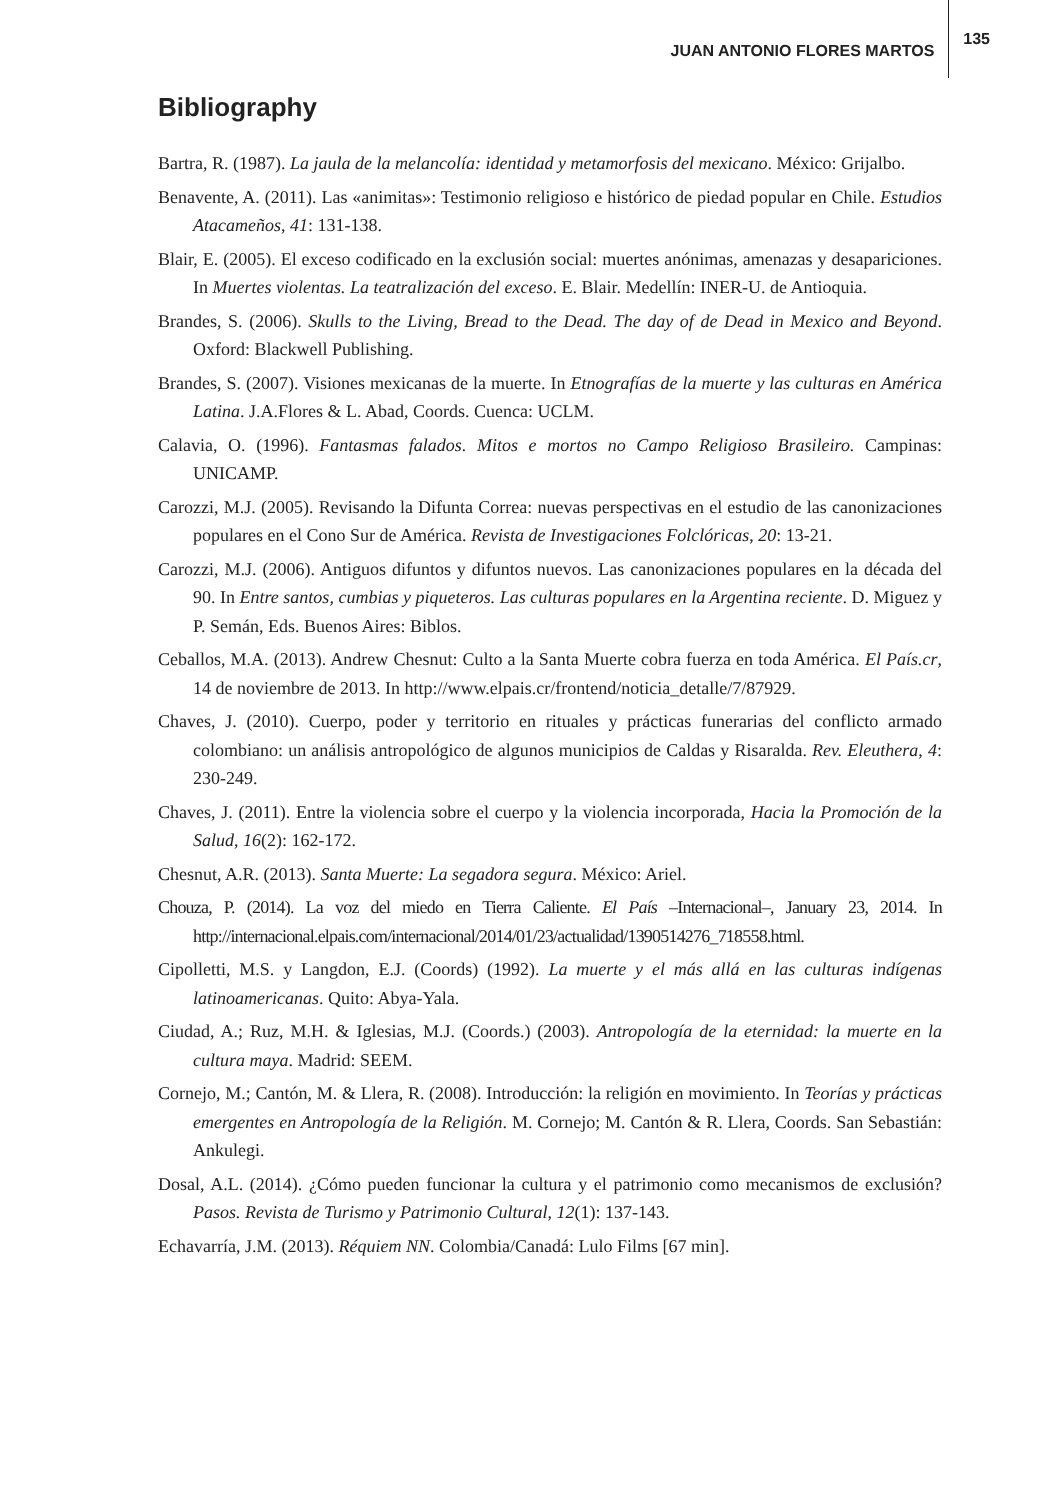JUAN ANTONIO FLORES MARTOS 135
Bibliography
Bartra, R. (1987). La jaula de la melancolía: identidad y metamorfosis del mexicano. México: Grijalbo.
Benavente, A. (2011). Las «animitas»: Testimonio religioso e histórico de piedad popular en Chile. Estudios Atacameños, 41: 131-138.
Blair, E. (2005). El exceso codificado en la exclusión social: muertes anónimas, amenazas y desapariciones. In Muertes violentas. La teatralización del exceso. E. Blair. Medellín: INER-U. de Antioquia.
Brandes, S. (2006). Skulls to the Living, Bread to the Dead. The day of de Dead in Mexico and Beyond. Oxford: Blackwell Publishing.
Brandes, S. (2007). Visiones mexicanas de la muerte. In Etnografías de la muerte y las culturas en América Latina. J.A.Flores & L. Abad, Coords. Cuenca: UCLM.
Calavia, O. (1996). Fantasmas falados. Mitos e mortos no Campo Religioso Brasileiro. Campinas: UNICAMP.
Carozzi, M.J. (2005). Revisando la Difunta Correa: nuevas perspectivas en el estudio de las canonizaciones populares en el Cono Sur de América. Revista de Investigaciones Folclóricas, 20: 13-21.
Carozzi, M.J. (2006). Antiguos difuntos y difuntos nuevos. Las canonizaciones populares en la década del 90. In Entre santos, cumbias y piqueteros. Las culturas populares en la Argentina reciente. D. Miguez y P. Semán, Eds. Buenos Aires: Biblos.
Ceballos, M.A. (2013). Andrew Chesnut: Culto a la Santa Muerte cobra fuerza en toda América. El País.cr, 14 de noviembre de 2013. In http://www.elpais.cr/frontend/noticia_detalle/7/87929.
Chaves, J. (2010). Cuerpo, poder y territorio en rituales y prácticas funerarias del conflicto armado colombiano: un análisis antropológico de algunos municipios de Caldas y Risaralda. Rev. Eleuthera, 4: 230-249.
Chaves, J. (2011). Entre la violencia sobre el cuerpo y la violencia incorporada, Hacia la Promoción de la Salud, 16(2): 162-172.
Chesnut, A.R. (2013). Santa Muerte: La segadora segura. México: Ariel.
Chouza, P. (2014). La voz del miedo en Tierra Caliente. El País –Internacional–, January 23, 2014. In http://internacional.elpais.com/internacional/2014/01/23/actualidad/1390514276_718558.html.
Cipolletti, M.S. y Langdon, E.J. (Coords) (1992). La muerte y el más allá en las culturas indígenas latinoamericanas. Quito: Abya-Yala.
Ciudad, A.; Ruz, M.H. & Iglesias, M.J. (Coords.) (2003). Antropología de la eternidad: la muerte en la cultura maya. Madrid: SEEM.
Cornejo, M.; Cantón, M. & Llera, R. (2008). Introducción: la religión en movimiento. In Teorías y prácticas emergentes en Antropología de la Religión. M. Cornejo; M. Cantón & R. Llera, Coords. San Sebastián: Ankulegi.
Dosal, A.L. (2014). ¿Cómo pueden funcionar la cultura y el patrimonio como mecanismos de exclusión? Pasos. Revista de Turismo y Patrimonio Cultural, 12(1): 137-143.
Echavarría, J.M. (2013). Réquiem NN. Colombia/Canadá: Lulo Films [67 min].